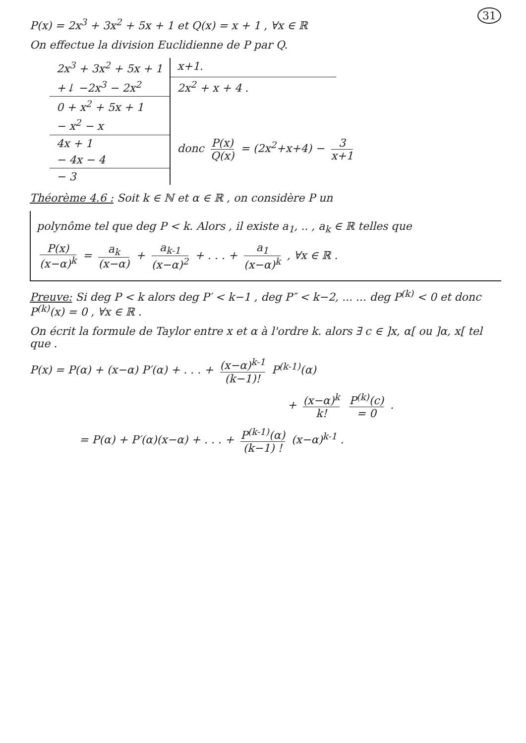31
P(x) = 2x<sup>3</sup> + 3x<sup>2</sup> + 5x + 1 et Q(x) = x + 1 , ∀x ∈ ℝ
On effectue la division Euclidienne de P par Q.
| 2x<sup>3</sup> + 3x<sup>2</sup> + 5x + 1 | x+1. | |
| +↓ −2x<sup>3</sup> − 2x<sup>2</sup> | 2x<sup>2</sup> + x + 4 . | |
| 0 + x<sup>2</sup> + 5x + 1 | | |
| − x<sup>2</sup> − x | | |
| 4x + 1 | donc P(x) Q(x) = (2x<sup>2</sup>+x+4) − 3 x+1 | |
| − 4x − 4 | | |
| − 3 | | |
Théorème 4.6 : Soit k ∈ ℕ et α ∈ ℝ , on considère P un
polynôme tel que deg P < k. Alors , il existe a<sub>1</sub>, .. , a<sub>k</sub> ∈ ℝ telles que
P(x) (x−α)<sup>k</sup> = a<sub>k</sub> (x−α) + a<sub>k-1</sub> (x−α)<sup>2</sup> + . . . + a<sub>1</sub> (x−α)<sup>k</sup> , ∀x ∈ ℝ .
Preuve: Si deg P < k alors deg P′ < k−1 , deg P″ < k−2, ... ... deg P<sup>(k)</sup> < 0 et donc P<sup>(k)</sup>(x) = 0 , ∀x ∈ ℝ .
On écrit la formule de Taylor entre x et α à l'ordre k. alors ∃ c ∈ ]x, α[ ou ]α, x[ tel que .
P(x) = P(α) + (x−α) P′(α) + . . . + (x−α)<sup>k-1</sup> (k−1)! P<sup>(k-1)</sup>(α)
+ (x−α)<sup>k</sup> k! P<sup>(k)</sup>(c) = 0 .
= P(α) + P′(α)(x−α) + . . . + P<sup>(k-1)</sup>(α) (k−1) ! (x−α)<sup>k-1</sup> .